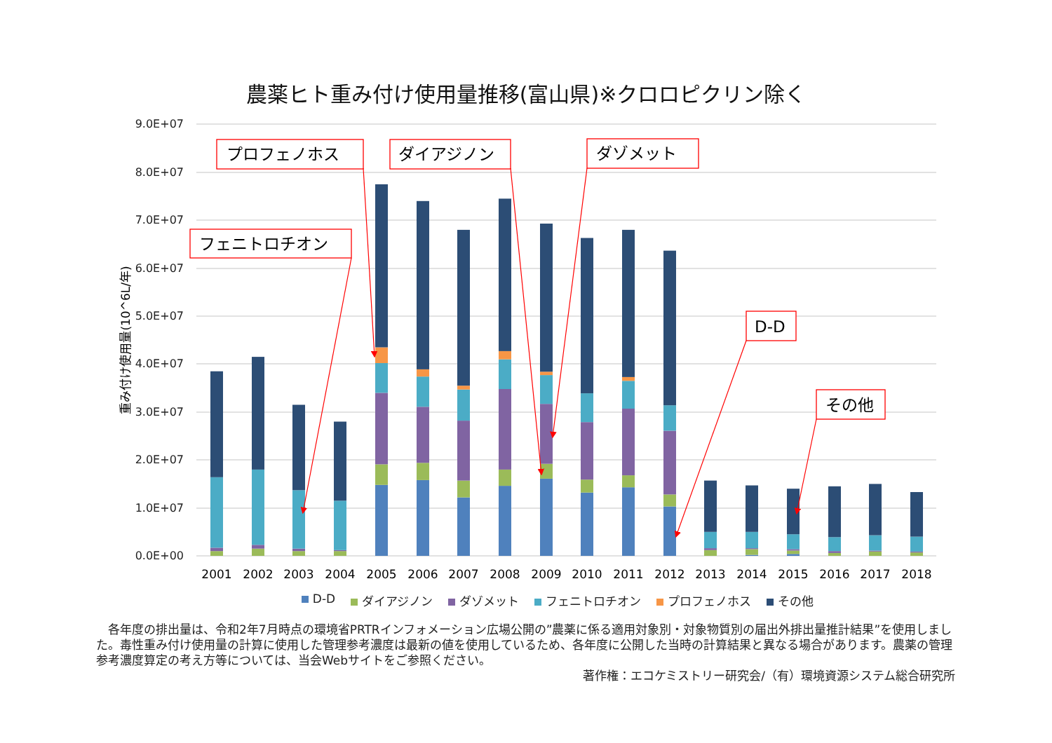農薬ヒト重み付け使用量推移(富山県)※クロロピクリン除く
9.0E+07
8.0E+07
7.0E+07
6.0E+07
5.0E+07
4.0E+07
3.0E+07
2.0E+07
1.0E+07
0.0E+00
重み付け使用量(10^6L/年)
2001
2002
2003
2004
2005
2006
2007
2008
2009
2010
2011
2012
2013
2014
2015
2016
2017
2018
プロフェノホス
ダイアジノン
ダゾメット
フェニトロチオン
D-D
その他
D-D ダイアジノン ダゾメット フェニトロチオン プロフェノホス その他
　各年度の排出量は、令和2年7月時点の環境省PRTRインフォメーション広場公開の”農薬に係る適用対象別・対象物質別の届出外排出量推計結果”を使用しました。毒性重み付け使用量の計算に使用した管理参考濃度は最新の値を使用しているため、各年度に公開した当時の計算結果と異なる場合があります。農薬の管理参考濃度算定の考え方等については、当会Webサイトをご参照ください。
著作権：エコケミストリー研究会/（有）環境資源システム総合研究所